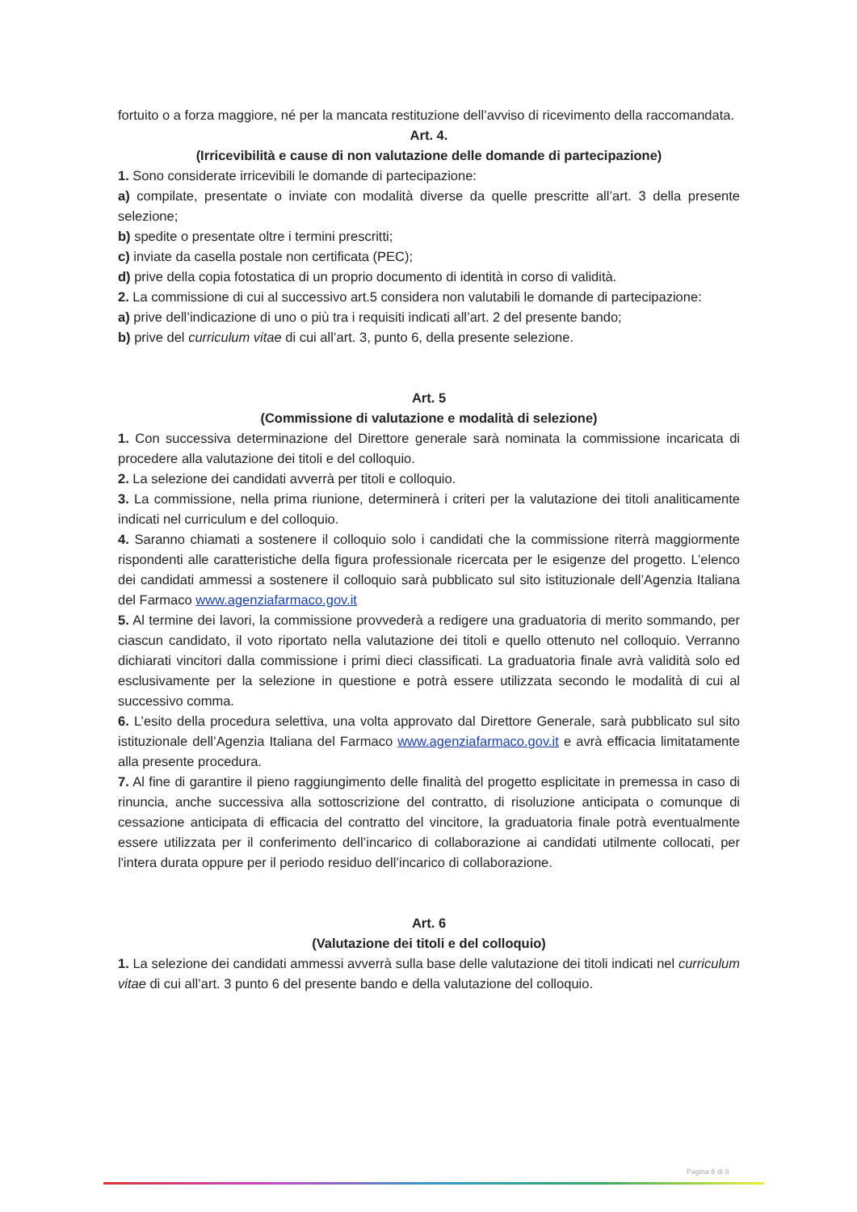fortuito o a forza maggiore, né per la mancata restituzione dell’avviso di ricevimento della raccomandata.
Art. 4.
(Irricevibilità e cause di non valutazione delle domande di partecipazione)
1. Sono considerate irricevibili le domande di partecipazione:
a) compilate, presentate o inviate con modalità diverse da quelle prescritte all’art. 3 della presente selezione;
b) spedite o presentate oltre i termini prescritti;
c) inviate da casella postale non certificata (PEC);
d) prive della copia fotostatica di un proprio documento di identità in corso di validità.
2. La commissione di cui al successivo art.5 considera non valutabili le domande di partecipazione:
a) prive dell’indicazione di uno o più tra i requisiti indicati all’art. 2 del presente bando;
b) prive del curriculum vitae di cui all’art. 3, punto 6, della presente selezione.
Art. 5
(Commissione di valutazione e modalità di selezione)
1. Con successiva determinazione del Direttore generale sarà nominata la commissione incaricata di procedere alla valutazione dei titoli e del colloquio.
2. La selezione dei candidati avverrà per titoli e colloquio.
3. La commissione, nella prima riunione, determinerà i criteri per la valutazione dei titoli analiticamente indicati nel curriculum e del colloquio.
4. Saranno chiamati a sostenere il colloquio solo i candidati che la commissione riterrà maggiormente rispondenti alle caratteristiche della figura professionale ricercata per le esigenze del progetto. L’elenco dei candidati ammessi a sostenere il colloquio sarà pubblicato sul sito istituzionale dell’Agenzia Italiana del Farmaco www.agenziafarmaco.gov.it
5. Al termine dei lavori, la commissione provvederà a redigere una graduatoria di merito sommando, per ciascun candidato, il voto riportato nella valutazione dei titoli e quello ottenuto nel colloquio. Verranno dichiarati vincitori dalla commissione i primi dieci classificati. La graduatoria finale avrà validità solo ed esclusivamente per la selezione in questione e potrà essere utilizzata secondo le modalità di cui al successivo comma.
6. L’esito della procedura selettiva, una volta approvato dal Direttore Generale, sarà pubblicato sul sito istituzionale dell’Agenzia Italiana del Farmaco www.agenziafarmaco.gov.it e avrà efficacia limitatamente alla presente procedura.
7. Al fine di garantire il pieno raggiungimento delle finalità del progetto esplicitate in premessa in caso di rinuncia, anche successiva alla sottoscrizione del contratto, di risoluzione anticipata o comunque di cessazione anticipata di efficacia del contratto del vincitore, la graduatoria finale potrà eventualmente essere utilizzata per il conferimento dell’incarico di collaborazione ai candidati utilmente collocati, per l'intera durata oppure per il periodo residuo dell’incarico di collaborazione.
Art. 6
(Valutazione dei titoli e del colloquio)
1. La selezione dei candidati ammessi avverrà sulla base delle valutazione dei titoli indicati nel curriculum vitae di cui all’art. 3 punto 6 del presente bando e della valutazione del colloquio.
Pagina 6 di 8